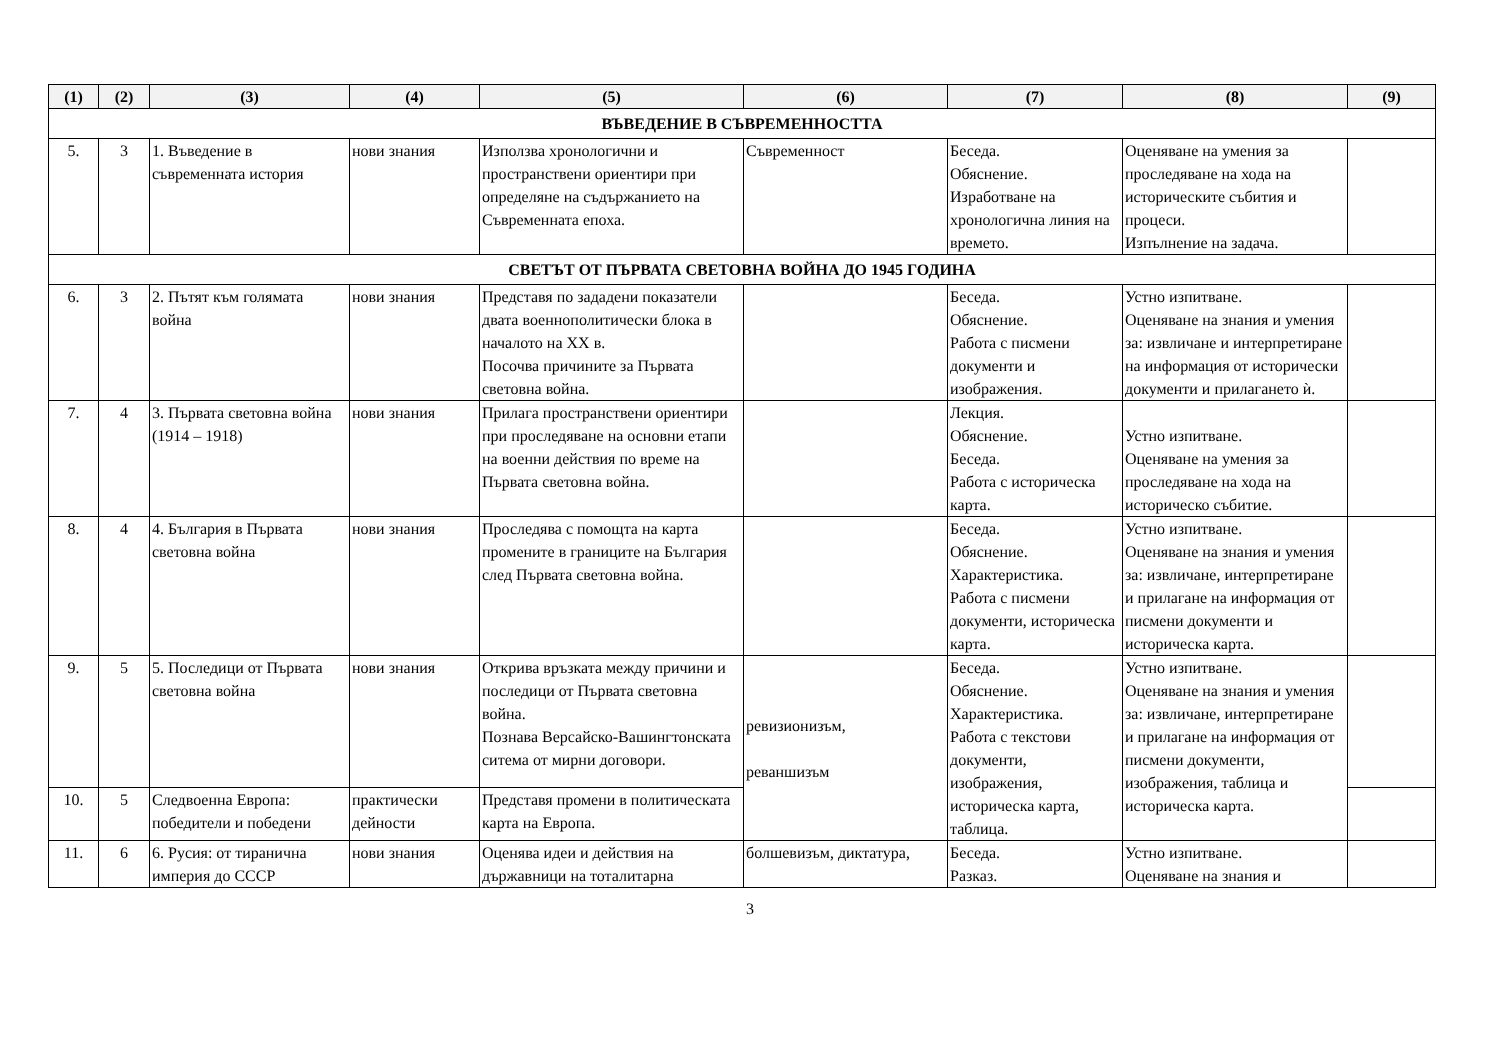| (1) | (2) | (3) | (4) | (5) | (6) | (7) | (8) | (9) |
| --- | --- | --- | --- | --- | --- | --- | --- | --- |
| ВЪВЕДЕНИЕ В СЪВРЕМЕННОСТТА | | | | | | | | |
| 5. | 3 | 1. Въведение в съвременната история | нови знания | Използва хронологични и пространствени ориентири при определяне на съдържанието на Съвременната епоха. | Съвременност | Беседа. Обяснение. Изработване на хронологична линия на времето. | Оценяване на умения за проследяване на хода на историческите събития и процеси. Изпълнение на задача. | |
| СВЕТЪТ ОТ ПЪРВАТА СВЕТОВНА ВОЙНА ДО 1945 ГОДИНА | | | | | | | | |
| 6. | 3 | 2. Пътят към голямата война | нови знания | Представя по зададени показатели двата военнополитически блока в началото на XX в. Посочва причините за Първата световна война. | | Беседа. Обяснение. Работа с писмени документи и изображения. | Устно изпитване. Оценяване на знания и умения за: извличане и интерпретиране на информация от исторически документи и прилагането ѝ. | |
| 7. | 4 | 3. Първата световна война (1914 – 1918) | нови знания | Прилага пространствени ориентири при проследяване на основни етапи на военни действия по време на Първата световна война. | | Лекция. Обяснение. Беседа. Работа с историческа карта. | Устно изпитване. Оценяване на умения за проследяване на хода на историческо събитие. | |
| 8. | 4 | 4. България в Първата световна война | нови знания | Проследява с помощта на карта промените в границите на България след Първата световна война. | | Беседа. Обяснение. Характеристика. Работа с писмени документи, историческа карта. | Устно изпитване. Оценяване на знания и умения за: извличане, интерпретиране и прилагане на информация от писмени документи и историческа карта. | |
| 9. | 5 | 5. Последици от Първата световна война | нови знания | Открива връзката между причини и последици от Първата световна война. Познава Версайско-Вашингтонската ситема от мирни договори. | ревизионизъм, реваншизъм | Беседа. Обяснение. Характеристика. Работа с текстови документи, изображения, историческа карта, таблица. | Устно изпитване. Оценяване на знания и умения за: извличане, интерпретиране и прилагане на информация от писмени документи, изображения, таблица и историческа карта. | |
| 10. | 5 | Следвоенна Европа: победители и победени | практически дейности | Представя промени в политическата карта на Европа. | | | | |
| 11. | 6 | 6. Русия: от тиранична империя до СССР | нови знания | Оценява идеи и действия на държавници на тоталитарна | болшевизъм, диктатура, | Беседа. Разказ. | Устно изпитване. Оценяване на знания и | |
3